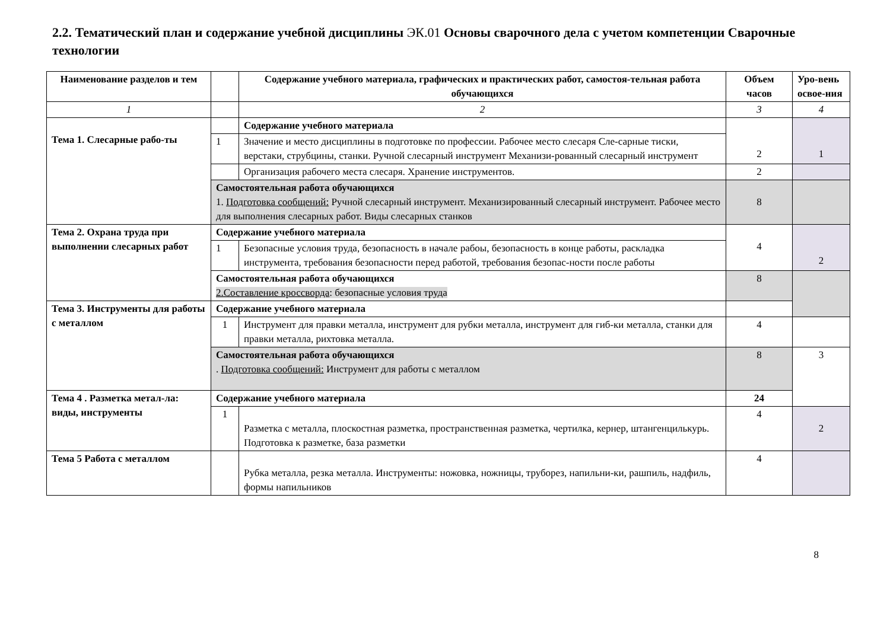2.2. Тематический план и содержание учебной дисциплины ЭК.01 Основы сварочного дела с учетом компетенции Сварочные технологии
| Наименование разделов и тем | | Содержание учебного материала, графических и практических работ, самостоя-тельная работа обучающихся | Объем часов | Уро-вень освое-ния |
| --- | --- | --- | --- | --- |
| 1 | | 2 | 3 | 4 |
| Тема 1. Слесарные рабо-ты | | Содержание учебного материала | 2 | 1 |
| | 1 | Значение и место дисциплины в подготовке по профессии. Рабочее место слесаря Сле-сарные тиски, верстаки, струбцины, станки. Ручной слесарный инструмент Механизи-рованный слесарный инструмент | | |
| | | Организация рабочего места слесаря. Хранение инструментов. | 2 | |
| | Самостоятельная работа обучающихся 1. Подготовка сообщений: Ручной слесарный инструмент. Механизированный слесарный инструмент. Рабочее место для выполнения слесарных работ. Виды слесарных станков | | 8 | |
| Тема 2. Охрана труда при выполнении слесарных работ | Содержание учебного материала | | 4 | 2 |
| | 1 | Безопасные условия труда, безопасность в начале рабоы, безопасность в конце работы, раскладка инструмента, требования безопасности перед работой, требования безопас-ности после работы | | |
| | Самостоятельная работа обучающихся 2.Составление кроссворда : безопасные условия труда | | 8 | |
| Тема 3. Инструменты для работы с металлом | Содержание учебного материала | | | |
| | 1 | Инструмент для правки металла, инструмент для рубки металла, инструмент для гиб-ки металла, станки для правки металла, рихтовка металла. | 4 | |
| | Самостоятельная работа обучающихся . Подготовка сообщений: Инструмент для работы с металлом | | 8 | 3 |
| Тема 4 . Разметка метал-ла: виды, инструменты | Содержание учебного материала | | 24 | |
| | 1 | Разметка с металла, плоскостная разметка, пространственная разметка, чертилка, кернер, штангенцилькурь. Подготовка к разметке, база разметки | 4 | 2 |
| Тема 5 Работа с металлом | | Рубка металла, резка металла. Инструменты: ножовка, ножницы, труборез, напильни-ки, рашпиль, надфиль, формы напильников | 4 | |
8